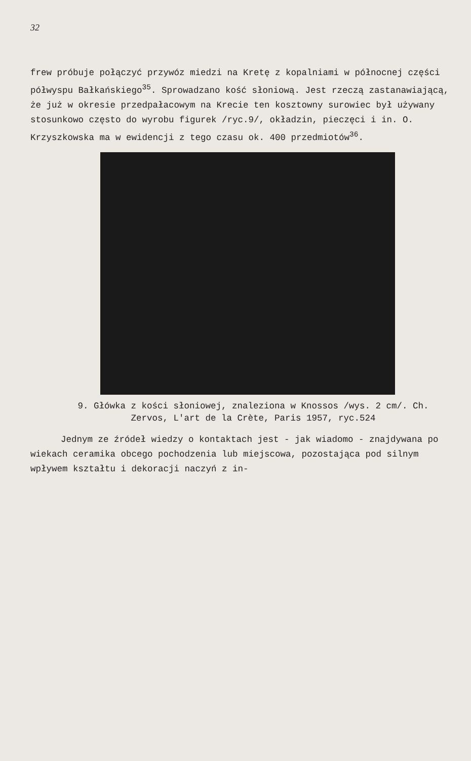32
frew próbuje połączyć przywóz miedzi na Kretę z kopalniami w północnej części półwyspu Bałkańskiego<sup>35</sup>. Sprowadzano kość słoniową. Jest rzeczą zastanawiającą, że już w okresie przedpałacowym na Krecie ten kosztowny surowiec był używany stosunkowo często do wyrobu figurek /ryc.9/, okładzin, pieczęci i in. O. Krzyszkowska ma w ewidencji z tego czasu ok. 400 przedmiotów<sup>36</sup>.
9. Główka z kości słoniowej, znaleziona w Knossos /wys. 2 cm/. Ch. Zervos, L'art de la Crète, Paris 1957, ryc.524
Jednym ze źródeł wiedzy o kontaktach jest - jak wiadomo - znajdywana po wiekach ceramika obcego pochodzenia lub miejscowa, pozostająca pod silnym wpływem kształtu i dekoracji naczyń z in-